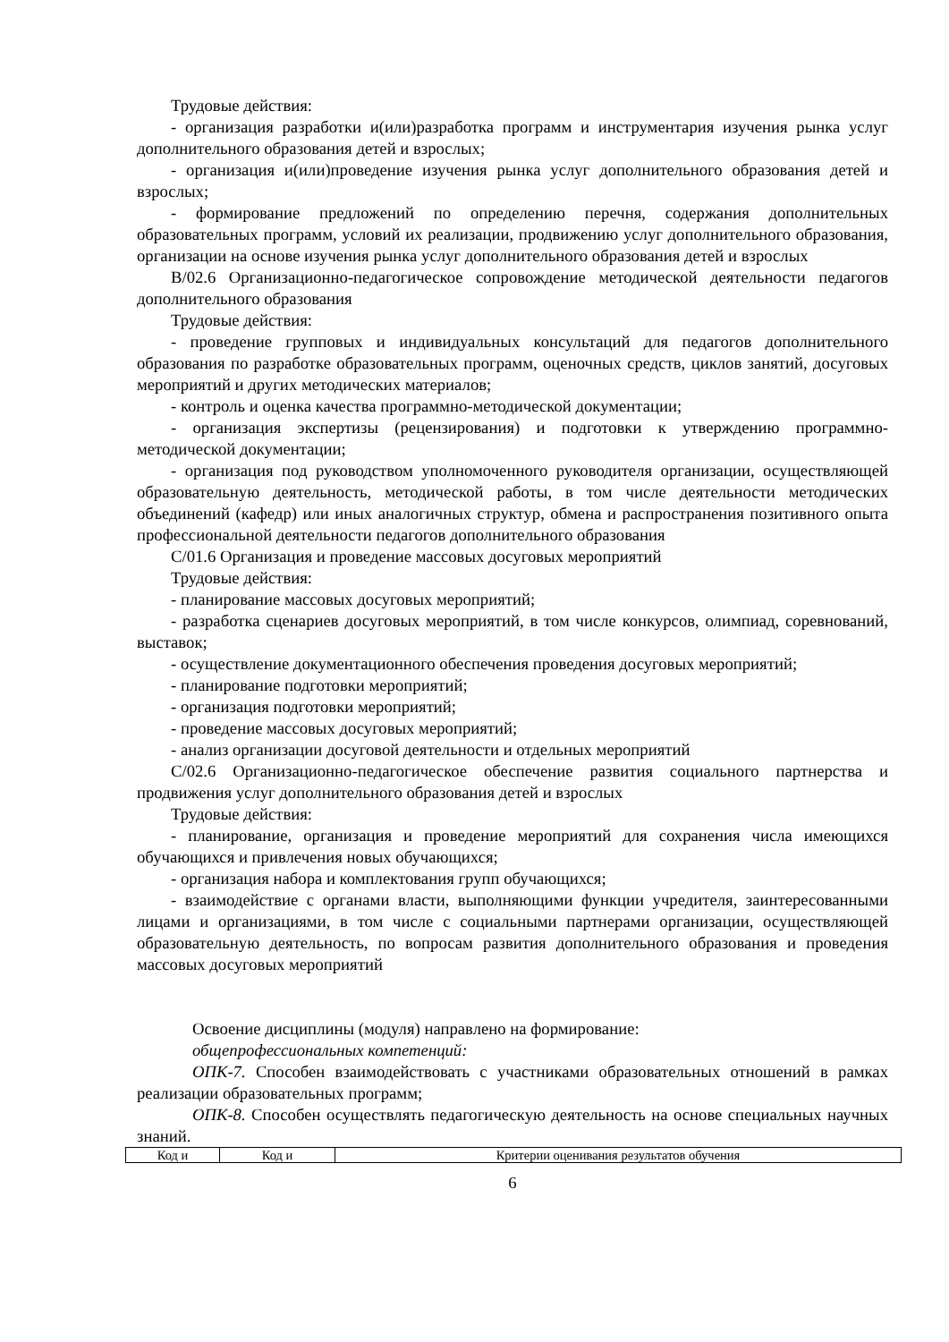Трудовые действия:
- организация разработки и(или)разработка программ и инструментария изучения рынка услуг дополнительного образования детей и взрослых;
- организация и(или)проведение изучения рынка услуг дополнительного образования детей и взрослых;
- формирование предложений по определению перечня, содержания дополнительных образовательных программ, условий их реализации, продвижению услуг дополнительного образования, организации на основе изучения рынка услуг дополнительного образования детей и взрослых
B/02.6 Организационно-педагогическое сопровождение методической деятельности педагогов дополнительного образования
Трудовые действия:
- проведение групповых и индивидуальных консультаций для педагогов дополнительного образования по разработке образовательных программ, оценочных средств, циклов занятий, досуговых мероприятий и других методических материалов;
- контроль и оценка качества программно-методической документации;
- организация экспертизы (рецензирования) и подготовки к утверждению программно-методической документации;
- организация под руководством уполномоченного руководителя организации, осуществляющей образовательную деятельность, методической работы, в том числе деятельности методических объединений (кафедр) или иных аналогичных структур, обмена и распространения позитивного опыта профессиональной деятельности педагогов дополнительного образования
C/01.6 Организация и проведение массовых досуговых мероприятий
Трудовые действия:
- планирование массовых досуговых мероприятий;
- разработка сценариев досуговых мероприятий, в том числе конкурсов, олимпиад, соревнований, выставок;
- осуществление документационного обеспечения проведения досуговых мероприятий;
- планирование подготовки мероприятий;
- организация подготовки мероприятий;
- проведение массовых досуговых мероприятий;
- анализ организации досуговой деятельности и отдельных мероприятий
C/02.6 Организационно-педагогическое обеспечение развития социального партнерства и продвижения услуг дополнительного образования детей и взрослых
Трудовые действия:
- планирование, организация и проведение мероприятий для сохранения числа имеющихся обучающихся и привлечения новых обучающихся;
- организация набора и комплектования групп обучающихся;
- взаимодействие с органами власти, выполняющими функции учредителя, заинтересованными лицами и организациями, в том числе с социальными партнерами организации, осуществляющей образовательную деятельность, по вопросам развития дополнительного образования и проведения массовых досуговых мероприятий
Освоение дисциплины (модуля) направлено на формирование:
общепрофессиональных компетенций:
ОПК-7. Способен взаимодействовать с участниками образовательных отношений в рамках реализации образовательных программ;
ОПК-8. Способен осуществлять педагогическую деятельность на основе специальных научных знаний.
| Код и | Код и | Критерии оценивания результатов обучения |
6